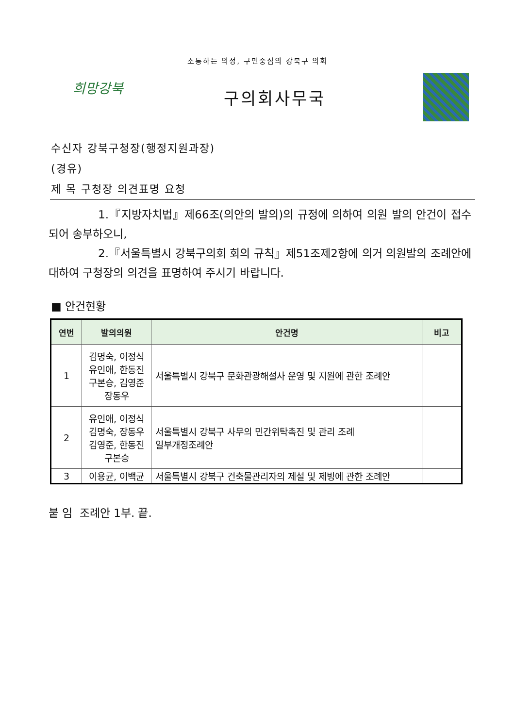소통하는 의정, 구민중심의 강북구 의회
희망강북
구의회사무국
수신자 강북구청장(행정지원과장)
(경유)
제 목 구청장 의견표명 요청
1.『지방자치법』제66조(의안의 발의)의 규정에 의하여 의원 발의 안건이 접수되어 송부하오니,
2.『서울특별시 강북구의회 회의 규칙』제51조제2항에 의거 의원발의 조례안에 대하여 구청장의 의견을 표명하여 주시기 바랍니다.
■ 안건현황
| 연번 | 발의의원 | 안건명 | 비고 |
| --- | --- | --- | --- |
| 1 | 김명숙, 이정식 유인애, 한동진 구본승, 김영준 장동우 | 서울특별시 강북구 문화관광해설사 운영 및 지원에 관한 조례안 | |
| 2 | 유인애, 이정식 김명숙, 장동우 김영준, 한동진 구본승 | 서울특별시 강북구 사무의 민간위탁촉진 및 관리 조례 일부개정조례안 | |
| 3 | 이용균, 이백균 | 서울특별시 강북구 건축물관리자의 제설 및 제빙에 관한 조례안 | |
붙 임 조례안 1부. 끝.